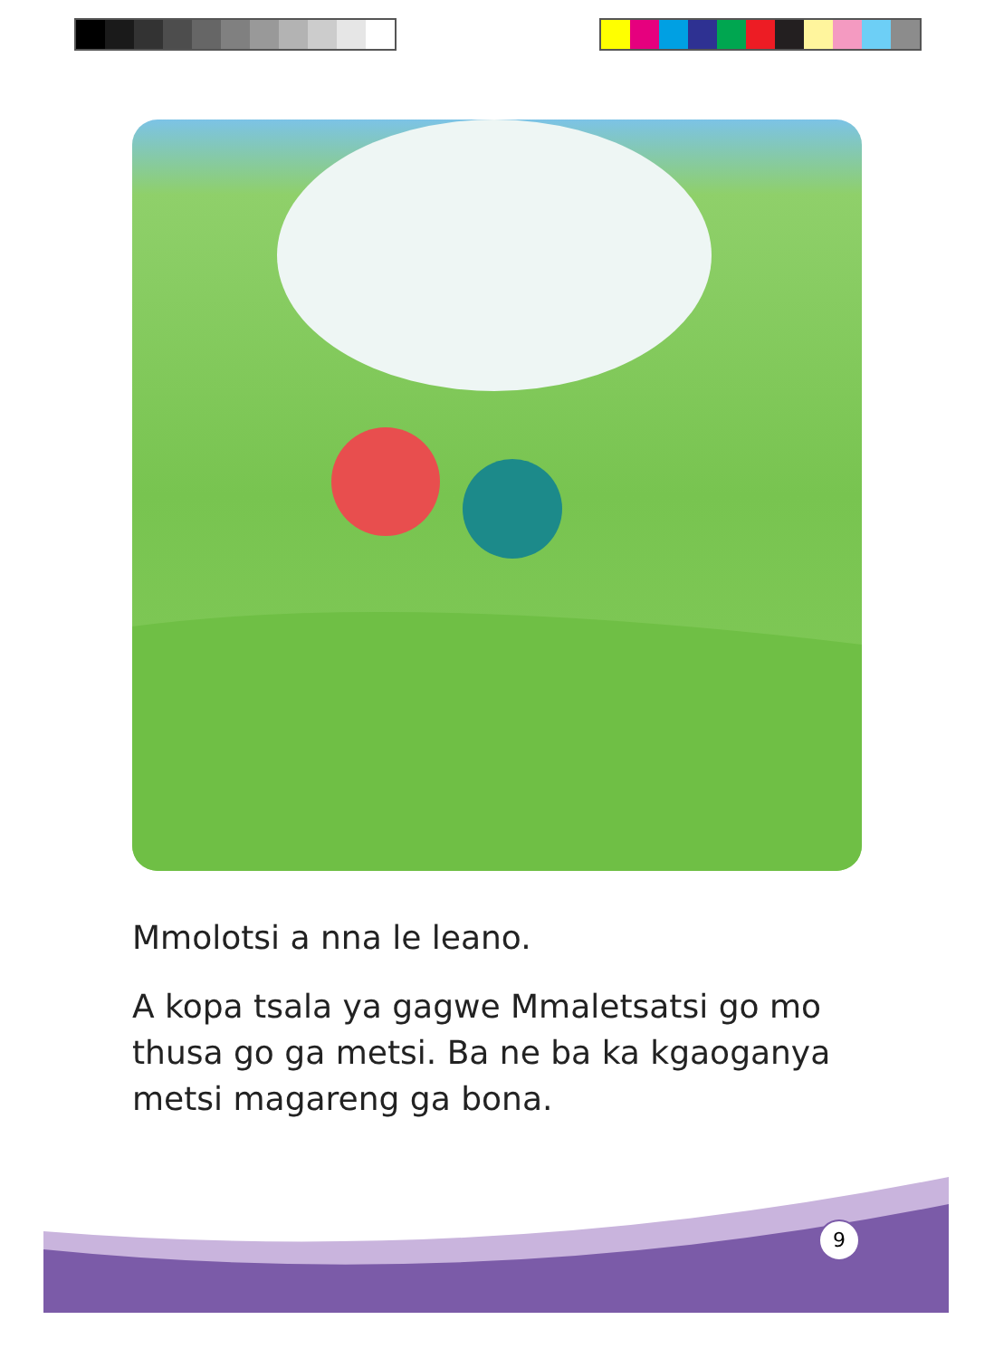Mmolotsi a nna le leano.
A kopa tsala ya gagwe Mmaletsatsi go mo thusa go ga metsi. Ba ne ba ka kgaoganya metsi magareng ga bona.
9